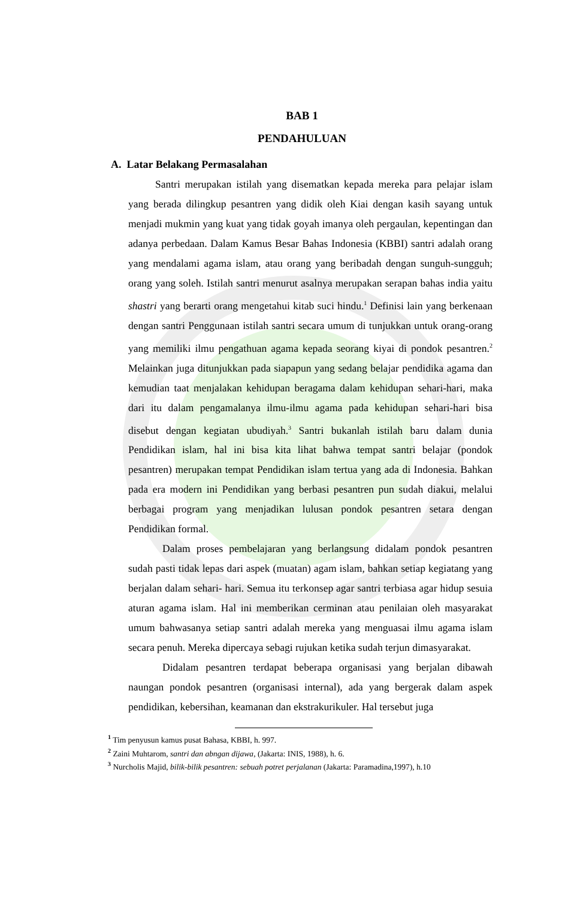BAB 1
PENDAHULUAN
A. Latar Belakang Permasalahan
Santri merupakan istilah yang disematkan kepada mereka para pelajar islam yang berada dilingkup pesantren yang didik oleh Kiai dengan kasih sayang untuk menjadi mukmin yang kuat yang tidak goyah imanya oleh pergaulan, kepentingan dan adanya perbedaan. Dalam Kamus Besar Bahas Indonesia (KBBI) santri adalah orang yang mendalami agama islam, atau orang yang beribadah dengan sunguh-sungguh; orang yang soleh. Istilah santri menurut asalnya merupakan serapan bahas india yaitu shastri yang berarti orang mengetahui kitab suci hindu.<sup>1</sup> Definisi lain yang berkenaan dengan santri Penggunaan istilah santri secara umum di tunjukkan untuk orang-orang yang memiliki ilmu pengathuan agama kepada seorang kiyai di pondok pesantren.<sup>2</sup> Melainkan juga ditunjukkan pada siapapun yang sedang belajar pendidika agama dan kemudian taat menjalakan kehidupan beragama dalam kehidupan sehari-hari, maka dari itu dalam pengamalanya ilmu-ilmu agama pada kehidupan sehari-hari bisa disebut dengan kegiatan ubudiyah.<sup>3</sup> Santri bukanlah istilah baru dalam dunia Pendidikan islam, hal ini bisa kita lihat bahwa tempat santri belajar (pondok pesantren) merupakan tempat Pendidikan islam tertua yang ada di Indonesia. Bahkan pada era modern ini Pendidikan yang berbasi pesantren pun sudah diakui, melalui berbagai program yang menjadikan lulusan pondok pesantren setara dengan Pendidikan formal.
Dalam proses pembelajaran yang berlangsung didalam pondok pesantren sudah pasti tidak lepas dari aspek (muatan) agam islam, bahkan setiap kegiatang yang berjalan dalam sehari- hari. Semua itu terkonsep agar santri terbiasa agar hidup sesuia aturan agama islam. Hal ini memberikan cerminan atau penilaian oleh masyarakat umum bahwasanya setiap santri adalah mereka yang menguasai ilmu agama islam secara penuh. Mereka dipercaya sebagi rujukan ketika sudah terjun dimasyarakat.
Didalam pesantren terdapat beberapa organisasi yang berjalan dibawah naungan pondok pesantren (organisasi internal), ada yang bergerak dalam aspek pendidikan, kebersihan, keamanan dan ekstrakurikuler. Hal tersebut juga
<sup>1</sup> Tim penyusun kamus pusat Bahasa, KBBI, h. 997.
<sup>2</sup> Zaini Muhtarom, santri dan abngan dijawa, (Jakarta: INIS, 1988), h. 6.
<sup>3</sup> Nurcholis Majid, bilik-bilik pesantren: sebuah potret perjalanan (Jakarta: Paramadina,1997), h.10